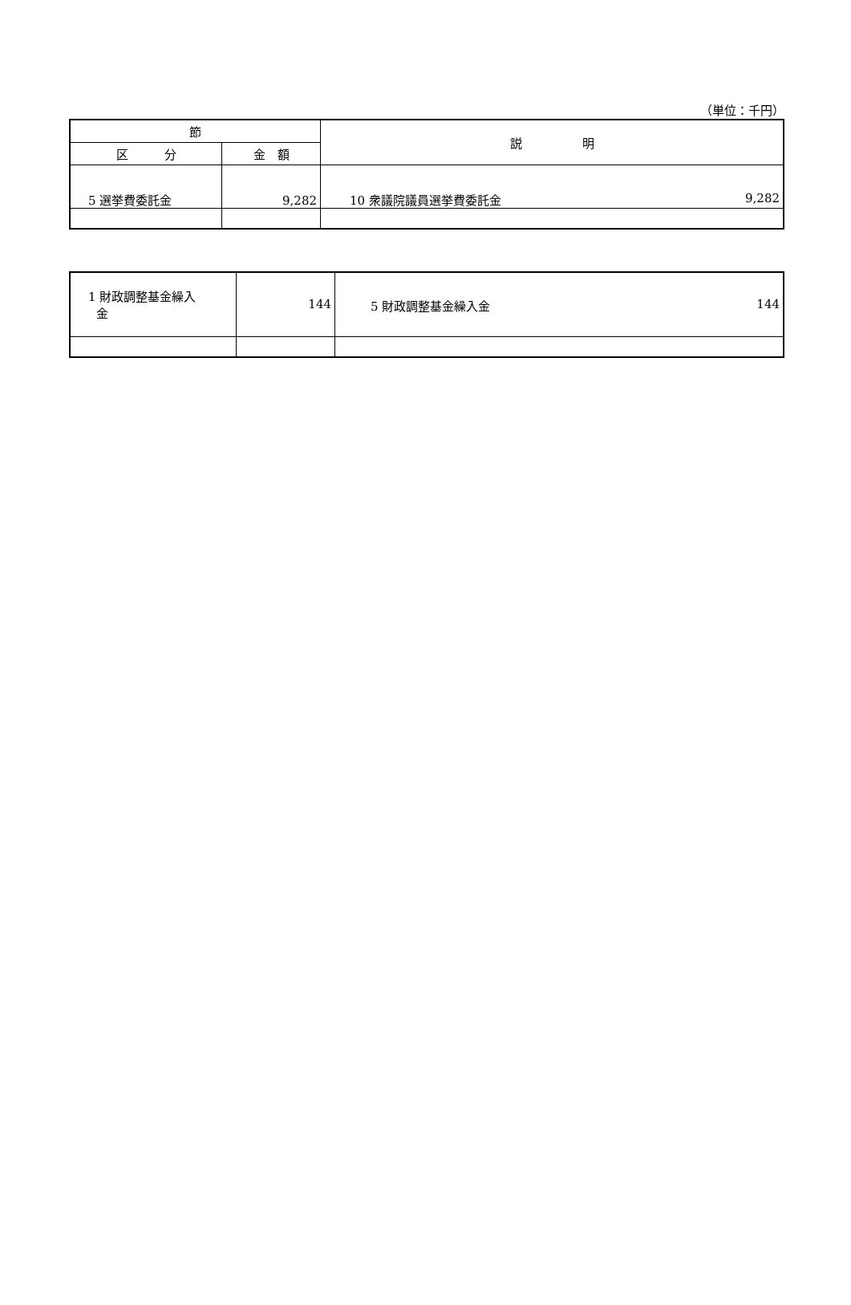（単位：千円）
| 節 | | 説 明 |
| --- | --- | --- |
| 区 分 | 金 額 | |
| 5 選挙費委託金 | 9,282 | 9,282 10 衆議院議員選挙費委託金 |
| 1 財政調整基金繰入 金 | 144 | 144 5 財政調整基金繰入金 |